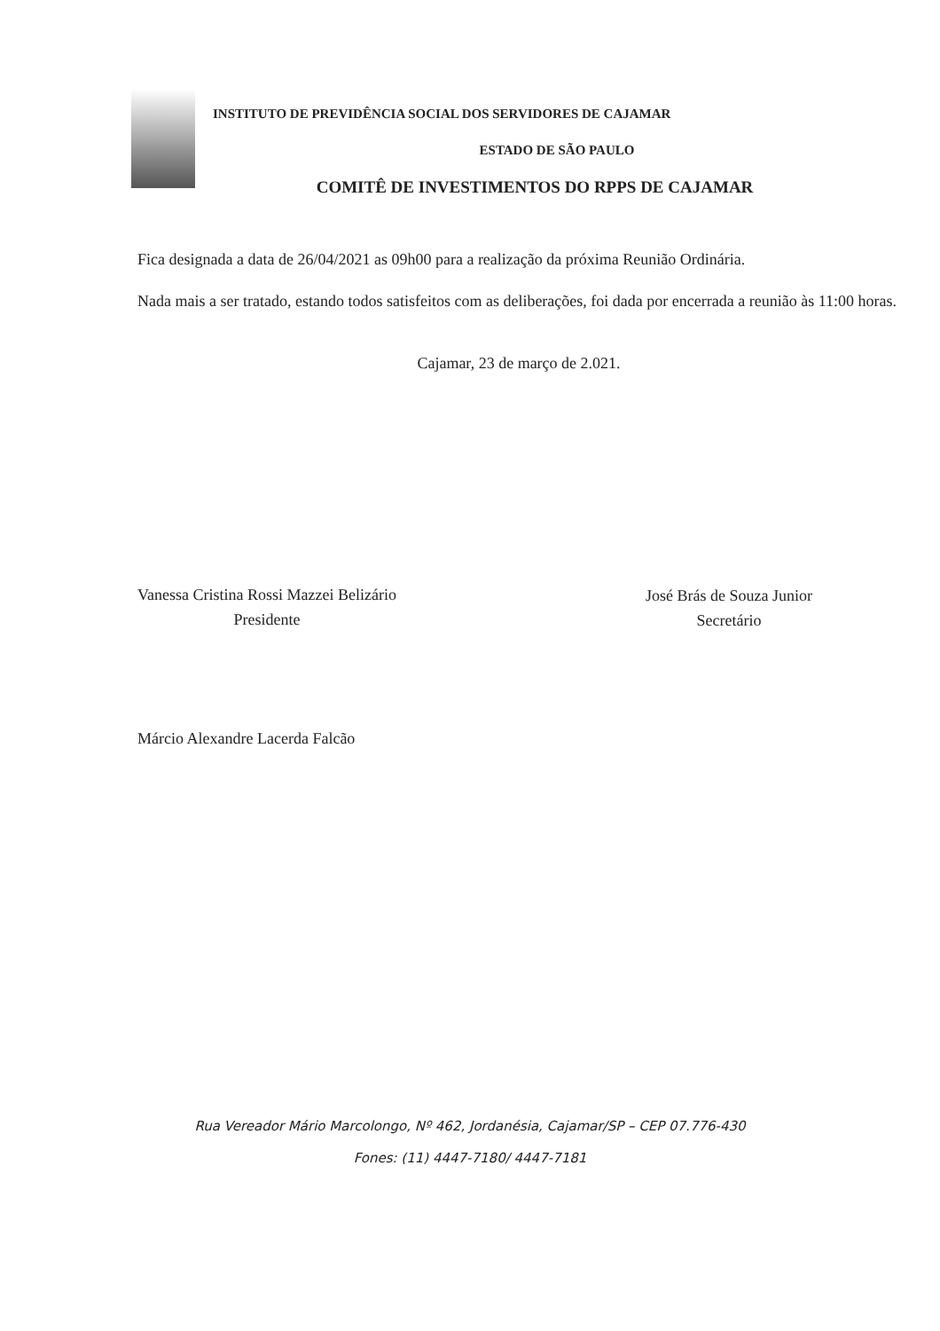INSTITUTO DE PREVIDÊNCIA SOCIAL DOS SERVIDORES DE CAJAMAR
ESTADO DE SÃO PAULO
COMITÊ DE INVESTIMENTOS DO RPPS DE CAJAMAR
Fica designada a data de 26/04/2021 as 09h00 para a realização da próxima Reunião Ordinária.
Nada mais a ser tratado, estando todos satisfeitos com as deliberações, foi dada por encerrada a reunião às 11:00 horas.
Cajamar, 23 de março de 2.021.
Vanessa Cristina Rossi Mazzei Belizário
Presidente
José Brás de Souza Junior
Secretário
Márcio Alexandre Lacerda Falcão
Rua Vereador Mário Marcolongo, Nº 462, Jordanésia, Cajamar/SP – CEP 07.776-430
Fones: (11) 4447-7180/ 4447-7181